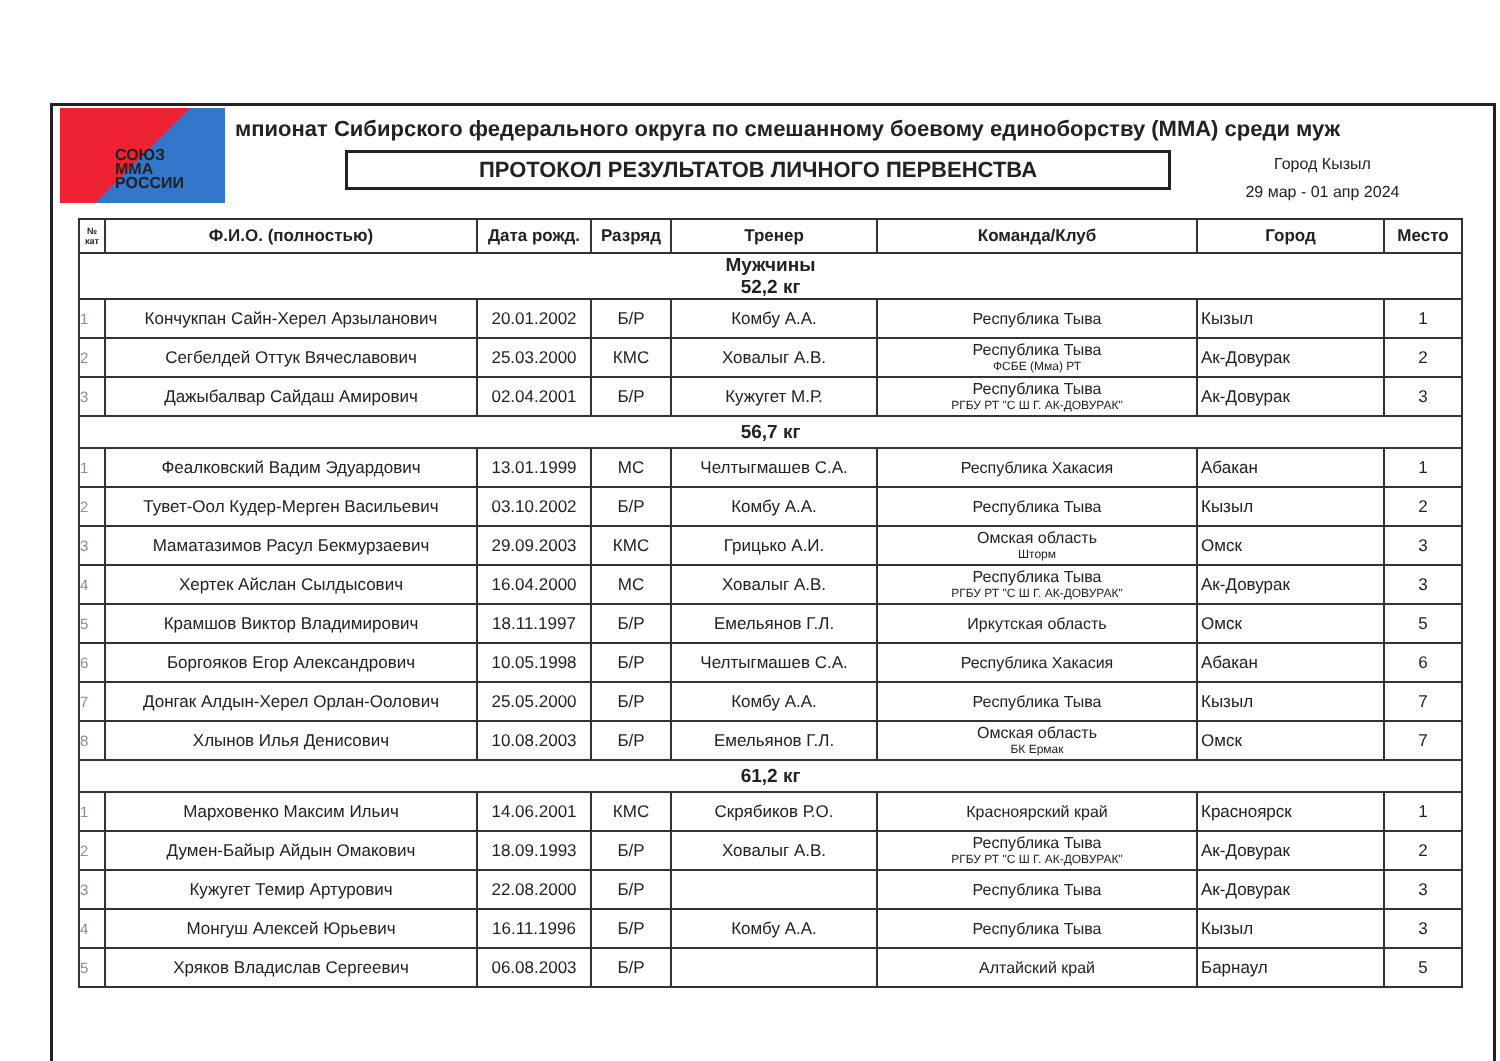СОЮЗ
MMA
РОССИИ
мпионат Сибирского федерального округа по смешанному боевому единоборству (ММА) среди муж
ПРОТОКОЛ РЕЗУЛЬТАТОВ ЛИЧНОГО ПЕРВЕНСТВА
Город Кызыл
29 мар - 01 апр 2024
| № кат | Ф.И.О. (полностью) | Дата рожд. | Разряд | Тренер | Команда/Клуб | Город | Место |
| --- | --- | --- | --- | --- | --- | --- | --- |
| Мужчины 52,2 кг | | | | | | | |
| 1 | Кончукпан Сайн-Херел Арзыланович | 20.01.2002 | Б/Р | Комбу А.А. | Республика Тыва | Кызыл | 1 |
| 2 | Сегбелдей Оттук Вячеславович | 25.03.2000 | КМС | Ховалыг А.В. | Республика Тыва ФСБЕ (Мма) РТ | Ак-Довурак | 2 |
| 3 | Дажыбалвар Сайдаш Амирович | 02.04.2001 | Б/Р | Кужугет М.Р. | Республика Тыва РГБУ РТ "С Ш Г. АК-ДОВУРАК" | Ак-Довурак | 3 |
| 56,7 кг | | | | | | | |
| 1 | Феалковский Вадим Эдуардович | 13.01.1999 | МС | Челтыгмашев С.А. | Республика Хакасия | Абакан | 1 |
| 2 | Тувет-Оол Кудер-Мерген Васильевич | 03.10.2002 | Б/Р | Комбу А.А. | Республика Тыва | Кызыл | 2 |
| 3 | Маматазимов Расул Бекмурзаевич | 29.09.2003 | КМС | Грицько А.И. | Омская область Шторм | Омск | 3 |
| 4 | Хертек Айслан Сылдысович | 16.04.2000 | МС | Ховалыг А.В. | Республика Тыва РГБУ РТ "С Ш Г. АК-ДОВУРАК" | Ак-Довурак | 3 |
| 5 | Крамшов Виктор Владимирович | 18.11.1997 | Б/Р | Емельянов Г.Л. | Иркутская область | Омск | 5 |
| 6 | Боргояков Егор Александрович | 10.05.1998 | Б/Р | Челтыгмашев С.А. | Республика Хакасия | Абакан | 6 |
| 7 | Донгак Алдын-Херел Орлан-Оолович | 25.05.2000 | Б/Р | Комбу А.А. | Республика Тыва | Кызыл | 7 |
| 8 | Хлынов Илья Денисович | 10.08.2003 | Б/Р | Емельянов Г.Л. | Омская область БК Ермак | Омск | 7 |
| 61,2 кг | | | | | | | |
| 1 | Марховенко Максим Ильич | 14.06.2001 | КМС | Скрябиков Р.О. | Красноярский край | Красноярск | 1 |
| 2 | Думен-Байыр Айдын Омакович | 18.09.1993 | Б/Р | Ховалыг А.В. | Республика Тыва РГБУ РТ "С Ш Г. АК-ДОВУРАК" | Ак-Довурак | 2 |
| 3 | Кужугет Темир Артурович | 22.08.2000 | Б/Р | | Республика Тыва | Ак-Довурак | 3 |
| 4 | Монгуш Алексей Юрьевич | 16.11.1996 | Б/Р | Комбу А.А. | Республика Тыва | Кызыл | 3 |
| 5 | Хряков Владислав Сергеевич | 06.08.2003 | Б/Р | | Алтайский край | Барнаул | 5 |